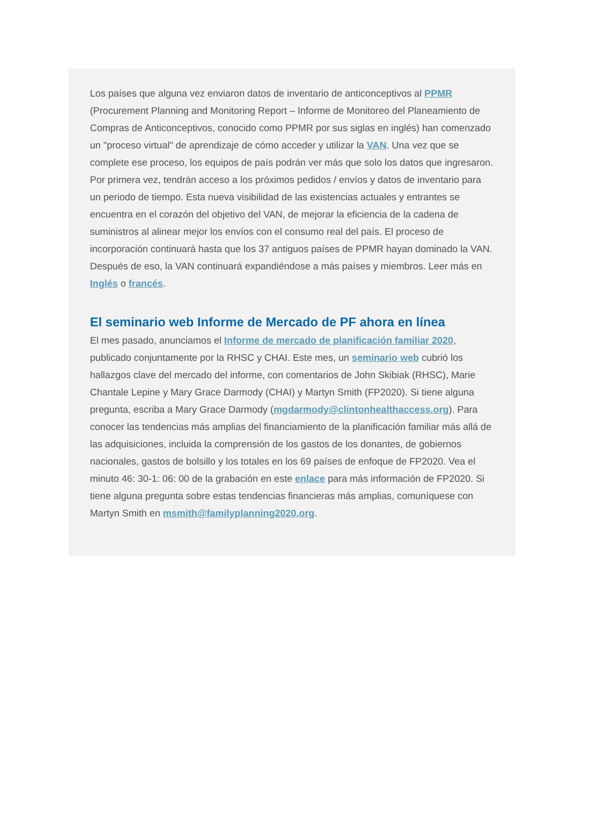Los países que alguna vez enviaron datos de inventario de anticonceptivos al PPMR (Procurement Planning and Monitoring Report – Informe de Monitoreo del Planeamiento de Compras de Anticonceptivos, conocido como PPMR por sus siglas en inglés) han comenzado un "proceso virtual" de aprendizaje de cómo acceder y utilizar la VAN. Una vez que se complete ese proceso, los equipos de país podrán ver más que solo los datos que ingresaron. Por primera vez, tendrán acceso a los próximos pedidos / envíos y datos de inventario para un periodo de tiempo. Esta nueva visibilidad de las existencias actuales y entrantes se encuentra en el corazón del objetivo del VAN, de mejorar la eficiencia de la cadena de suministros al alinear mejor los envíos con el consumo real del país. El proceso de incorporación continuará hasta que los 37 antiguos países de PPMR hayan dominado la VAN. Después de eso, la VAN continuará expandiéndose a más países y miembros. Leer más en Inglés o francés.
El seminario web Informe de Mercado de PF ahora en línea
El mes pasado, anunciamos el Informe de mercado de planificación familiar 2020, publicado conjuntamente por la RHSC y CHAI. Este mes, un seminario web cubrió los hallazgos clave del mercado del informe, con comentarios de John Skibiak (RHSC), Marie Chantale Lepine y Mary Grace Darmody (CHAI) y Martyn Smith (FP2020). Si tiene alguna pregunta, escriba a Mary Grace Darmody (mgdarmody@clintonhealthaccess.org). Para conocer las tendencias más amplias del financiamiento de la planificación familiar más allá de las adquisiciones, incluida la comprensión de los gastos de los donantes, de gobiernos nacionales, gastos de bolsillo y los totales en los 69 países de enfoque de FP2020. Vea el minuto 46: 30-1: 06: 00 de la grabación en este enlace para más información de FP2020. Si tiene alguna pregunta sobre estas tendencias financieras más amplias, comuníquese con Martyn Smith en msmith@familyplanning2020.org.